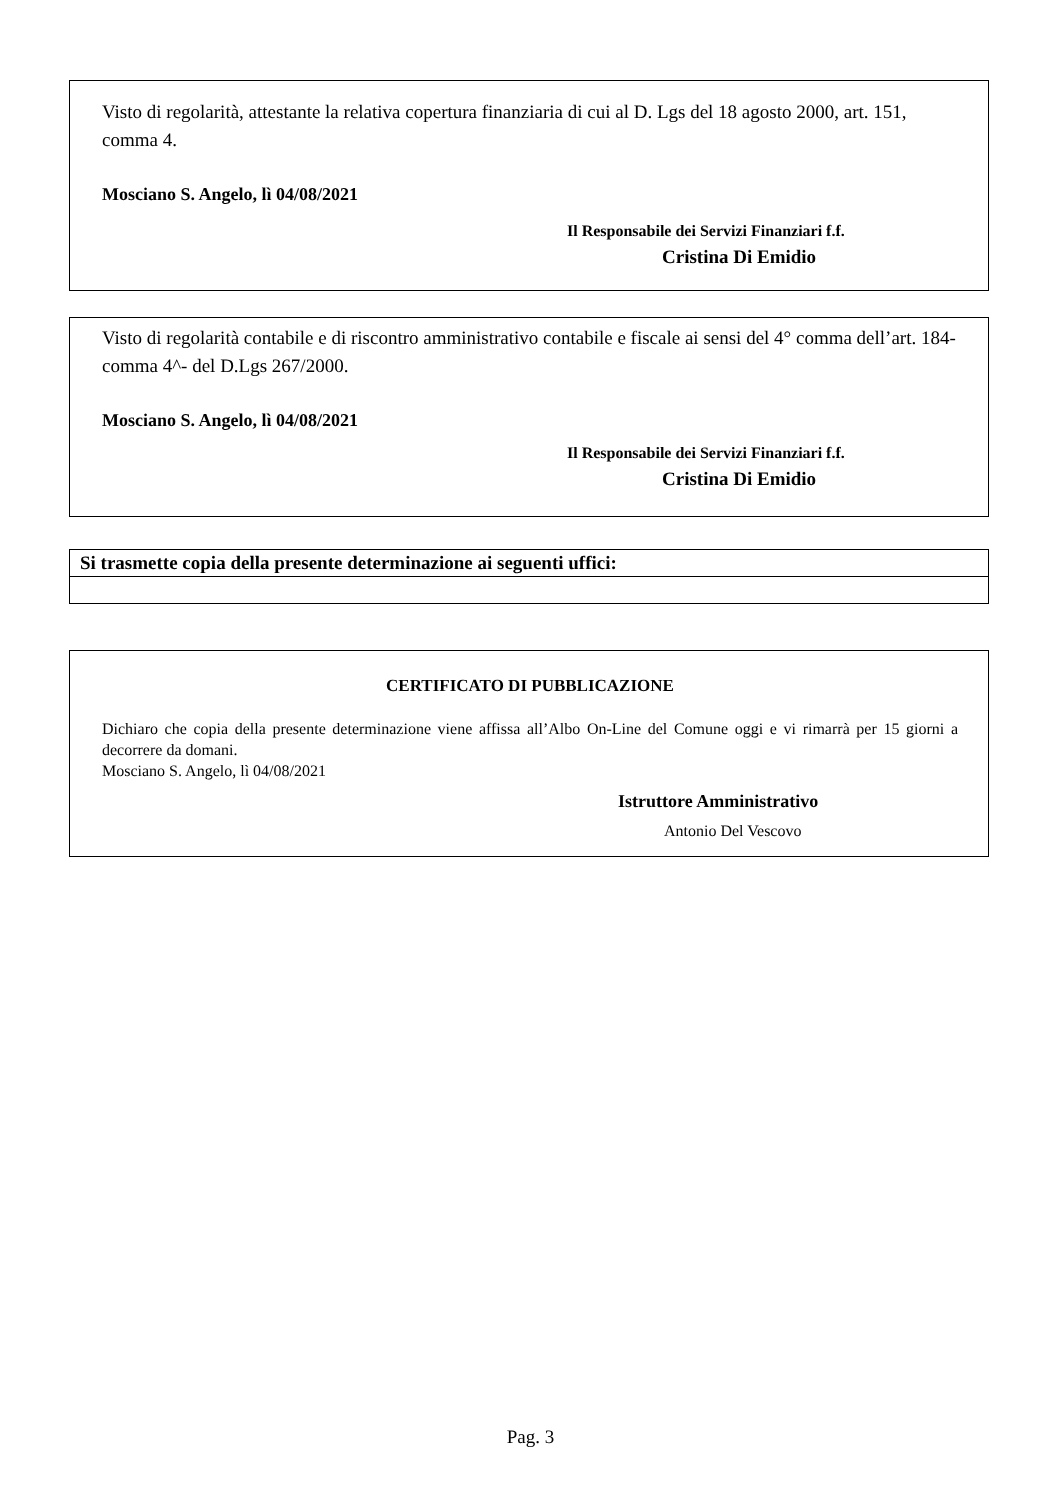Visto di regolarità, attestante la relativa copertura finanziaria di cui al D. Lgs del 18 agosto 2000, art. 151, comma 4.
Mosciano S. Angelo, lì 04/08/2021
Il Responsabile dei Servizi Finanziari f.f.
Cristina Di Emidio
Visto di regolarità contabile e di riscontro amministrativo contabile e fiscale ai sensi del 4° comma dell’art. 184- comma 4^- del D.Lgs 267/2000.
Mosciano S. Angelo, lì 04/08/2021
Il Responsabile dei Servizi Finanziari f.f.
Cristina Di Emidio
| Si trasmette copia della presente determinazione ai seguenti uffici: |
| --- |
CERTIFICATO DI PUBBLICAZIONE
Dichiaro che copia della presente determinazione viene affissa all’Albo On-Line del Comune oggi e vi rimarrà per 15 giorni a decorrere da domani.
Mosciano S. Angelo, lì 04/08/2021
Istruttore Amministrativo
Antonio Del Vescovo
Pag. 3